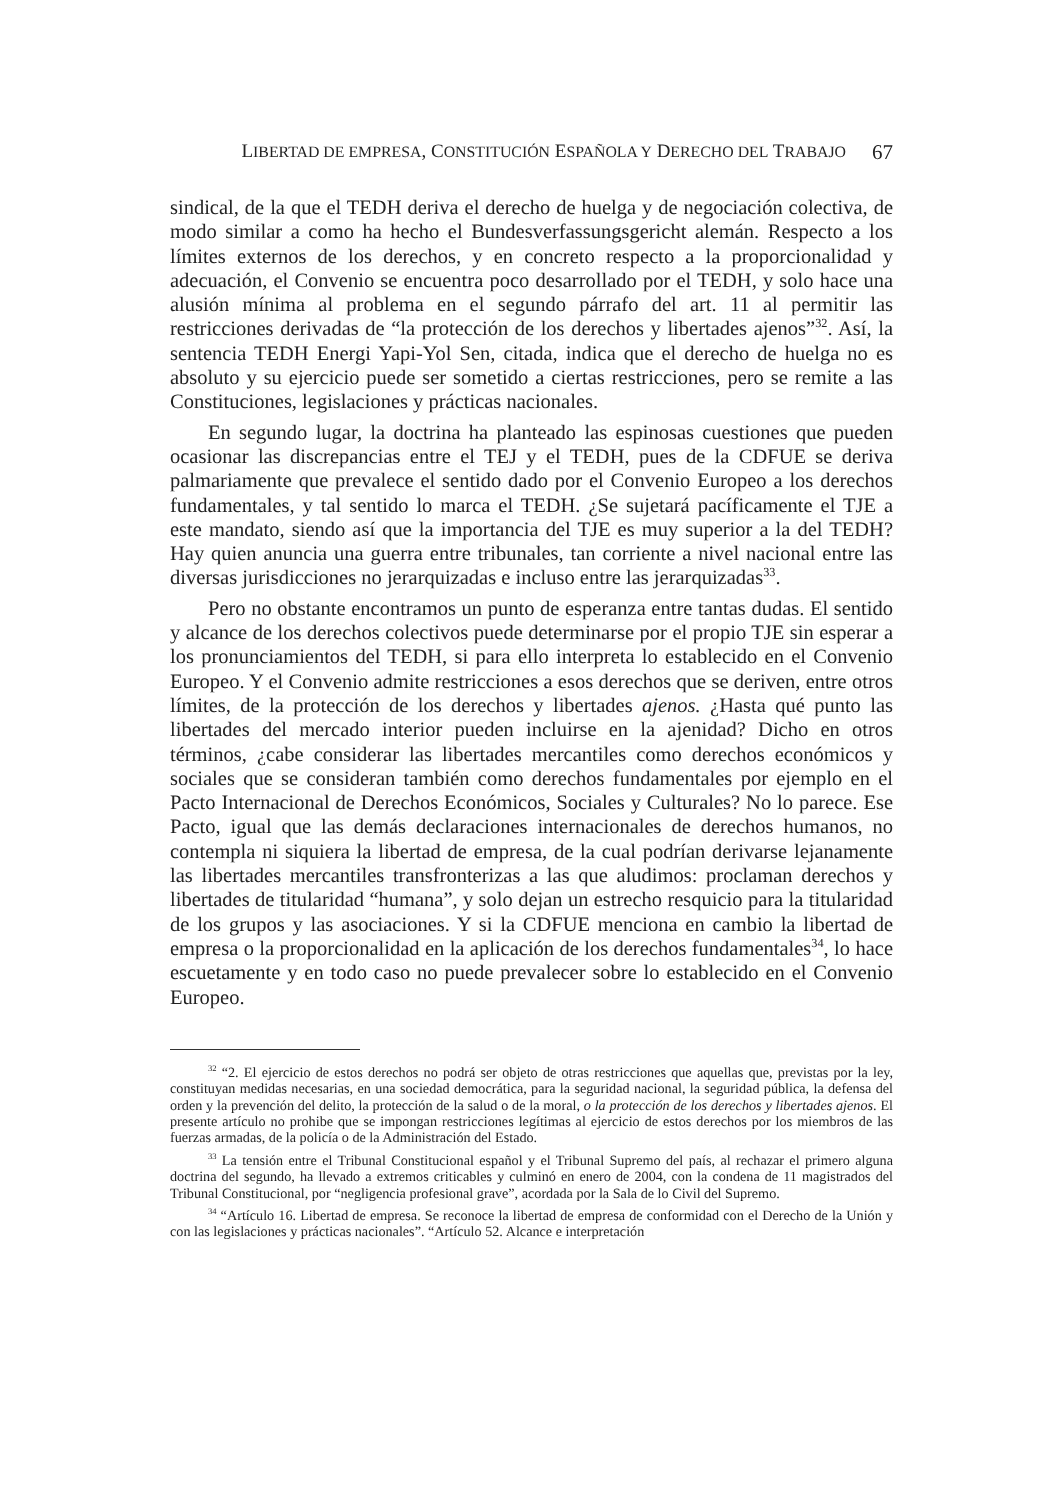LIBERTAD DE EMPRESA, CONSTITUCIÓN ESPAÑOLA Y DERECHO DEL TRABAJO 67
sindical, de la que el TEDH deriva el derecho de huelga y de negociación colectiva, de modo similar a como ha hecho el Bundesverfassungsgericht alemán. Respecto a los límites externos de los derechos, y en concreto respecto a la proporcionalidad y adecuación, el Convenio se encuentra poco desarrollado por el TEDH, y solo hace una alusión mínima al problema en el segundo párrafo del art. 11 al permitir las restricciones derivadas de “la protección de los derechos y libertades ajenos”<sup>32</sup>. Así, la sentencia TEDH Energi Yapi-Yol Sen, citada, indica que el derecho de huelga no es absoluto y su ejercicio puede ser sometido a ciertas restricciones, pero se remite a las Constituciones, legislaciones y prácticas nacionales.
En segundo lugar, la doctrina ha planteado las espinosas cuestiones que pueden ocasionar las discrepancias entre el TEJ y el TEDH, pues de la CDFUE se deriva palmariamente que prevalece el sentido dado por el Convenio Europeo a los derechos fundamentales, y tal sentido lo marca el TEDH. ¿Se sujetará pacíficamente el TJE a este mandato, siendo así que la importancia del TJE es muy superior a la del TEDH? Hay quien anuncia una guerra entre tribunales, tan corriente a nivel nacional entre las diversas jurisdicciones no jerarquizadas e incluso entre las jerarquizadas<sup>33</sup>.
Pero no obstante encontramos un punto de esperanza entre tantas dudas. El sentido y alcance de los derechos colectivos puede determinarse por el propio TJE sin esperar a los pronunciamientos del TEDH, si para ello interpreta lo establecido en el Convenio Europeo. Y el Convenio admite restricciones a esos derechos que se deriven, entre otros límites, de la protección de los derechos y libertades ajenos. ¿Hasta qué punto las libertades del mercado interior pueden incluirse en la ajenidad? Dicho en otros términos, ¿cabe considerar las libertades mercantiles como derechos económicos y sociales que se consideran también como derechos fundamentales por ejemplo en el Pacto Internacional de Derechos Económicos, Sociales y Culturales? No lo parece. Ese Pacto, igual que las demás declaraciones internacionales de derechos humanos, no contempla ni siquiera la libertad de empresa, de la cual podrían derivarse lejanamente las libertades mercantiles transfronterizas a las que aludimos: proclaman derechos y libertades de titularidad “humana”, y solo dejan un estrecho resquicio para la titularidad de los grupos y las asociaciones. Y si la CDFUE menciona en cambio la libertad de empresa o la proporcionalidad en la aplicación de los derechos fundamentales<sup>34</sup>, lo hace escuetamente y en todo caso no puede prevalecer sobre lo establecido en el Convenio Europeo.
<sup>32</sup> “2. El ejercicio de estos derechos no podrá ser objeto de otras restricciones que aquellas que, previstas por la ley, constituyan medidas necesarias, en una sociedad democrática, para la seguridad nacional, la seguridad pública, la defensa del orden y la prevención del delito, la protección de la salud o de la moral, o la protección de los derechos y libertades ajenos. El presente artículo no prohibe que se impongan restricciones legítimas al ejercicio de estos derechos por los miembros de las fuerzas armadas, de la policía o de la Administración del Estado.
<sup>33</sup> La tensión entre el Tribunal Constitucional español y el Tribunal Supremo del país, al rechazar el primero alguna doctrina del segundo, ha llevado a extremos criticables y culminó en enero de 2004, con la condena de 11 magistrados del Tribunal Constitucional, por “negligencia profesional grave”, acordada por la Sala de lo Civil del Supremo.
<sup>34</sup> “Artículo 16. Libertad de empresa. Se reconoce la libertad de empresa de conformidad con el Derecho de la Unión y con las legislaciones y prácticas nacionales”. “Artículo 52. Alcance e interpretación